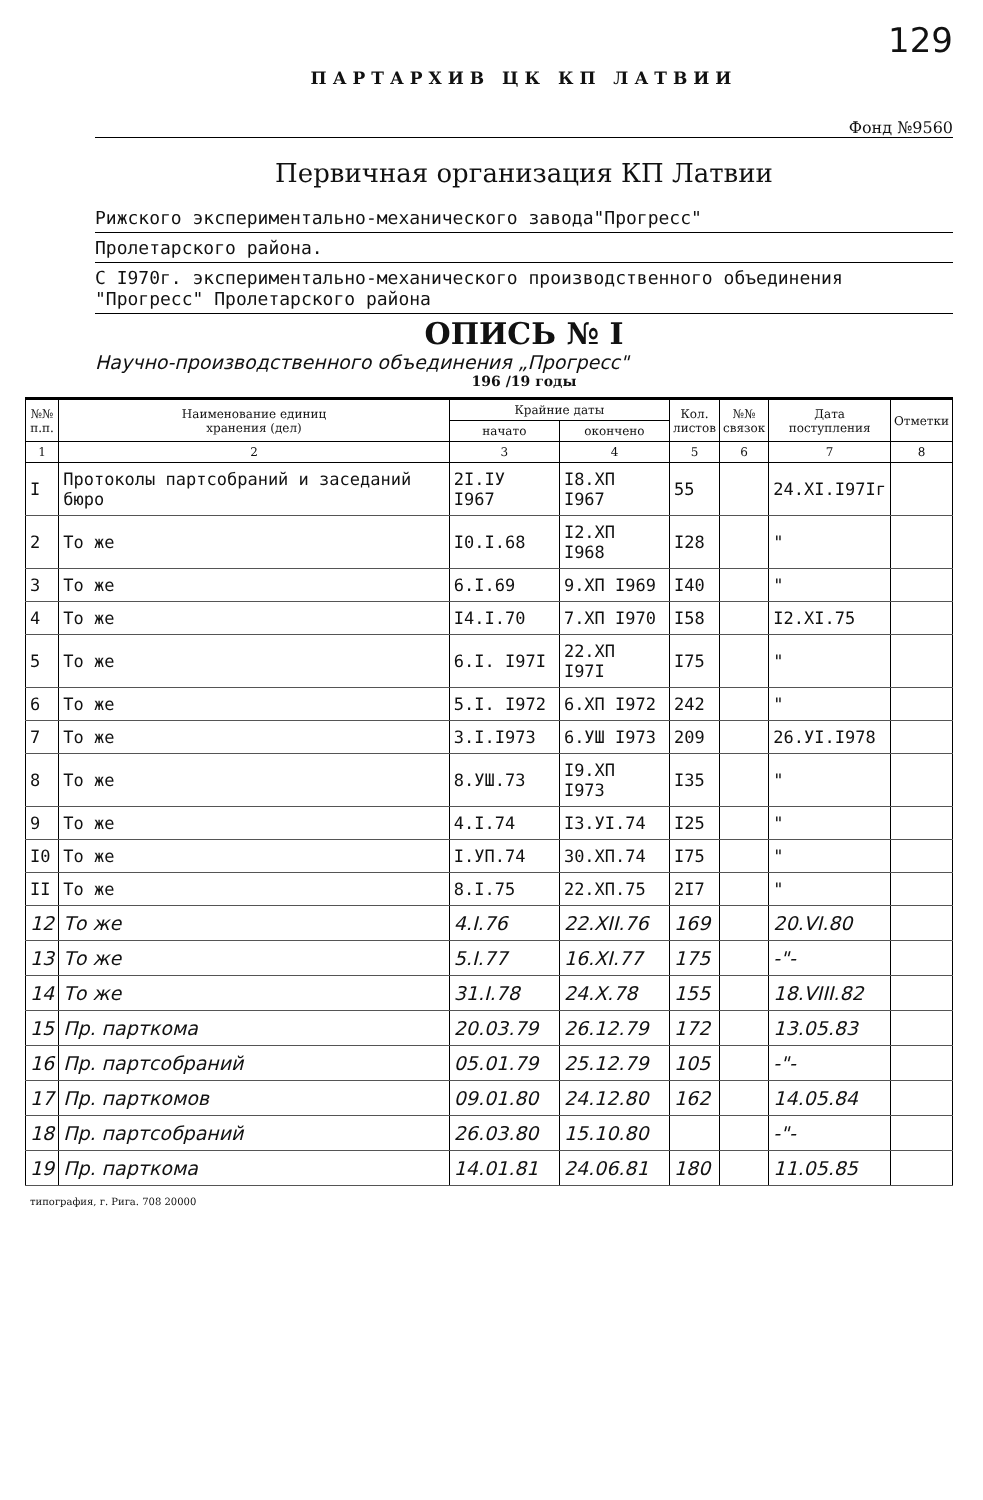129
ПАРТАРХИВ ЦК КП ЛАТВИИ
Фонд №9560
Первичная организация КП Латвии
Рижского экспериментально-механического завода"Прогресс"
Пролетарского района.
С I970г. экспериментально-механического производственного объединения "Прогресс" Пролетарского района
ОПИСЬ № I
Научно-производственного объединения „Прогресс"
196 /19 годы
| №№ п.п. | Наименование единиц хранения (дел) | Крайние даты | | Кол. листов | №№ связок | Дата поступления | Отметки |
| --- | --- | --- | --- | --- | --- | --- | --- |
| | | начато | окончено | | | | |
| 1 | 2 | 3 | 4 | 5 | 6 | 7 | 8 |
| I | Протоколы партсобраний и заседаний бюро | 2I.IУ I967 | I8.XП I967 | 55 | | 24.XI.I97Iг | |
| 2 | То же | I0.I.68 | I2.XП I968 | I28 | | " | |
| 3 | То же | 6.I.69 | 9.XП I969 | I40 | | " | |
| 4 | То же | I4.I.70 | 7.XП I970 | I58 | | I2.XI.75 | |
| 5 | То же | 6.I. I97I | 22.XП I97I | I75 | | " | |
| 6 | То же | 5.I. I972 | 6.XП I972 | 242 | | " | |
| 7 | То же | 3.I.I973 | 6.УШ I973 | 209 | | 26.УI.I978 | |
| 8 | То же | 8.УШ.73 | I9.XП I973 | I35 | | " | |
| 9 | То же | 4.I.74 | I3.УI.74 | I25 | | " | |
| I0 | То же | I.УП.74 | 30.XП.74 | I75 | | " | |
| II | То же | 8.I.75 | 22.XП.75 | 2I7 | | " | |
| 12 | То же | 4.I.76 | 22.XII.76 | 169 | | 20.VI.80 | |
| 13 | То же | 5.I.77 | 16.XI.77 | 175 | | -"- | |
| 14 | То же | 31.I.78 | 24.X.78 | 155 | | 18.VIII.82 | |
| 15 | Пр. парткома | 20.03.79 | 26.12.79 | 172 | | 13.05.83 | |
| 16 | Пр. партсобраний | 05.01.79 | 25.12.79 | 105 | | -"- | |
| 17 | Пр. парткомов | 09.01.80 | 24.12.80 | 162 | | 14.05.84 | |
| 18 | Пр. партсобраний | 26.03.80 | 15.10.80 | | | -"- | |
| 19 | Пр. парткома | 14.01.81 | 24.06.81 | 180 | | 11.05.85 | |
типография, г. Рига. 708 20000